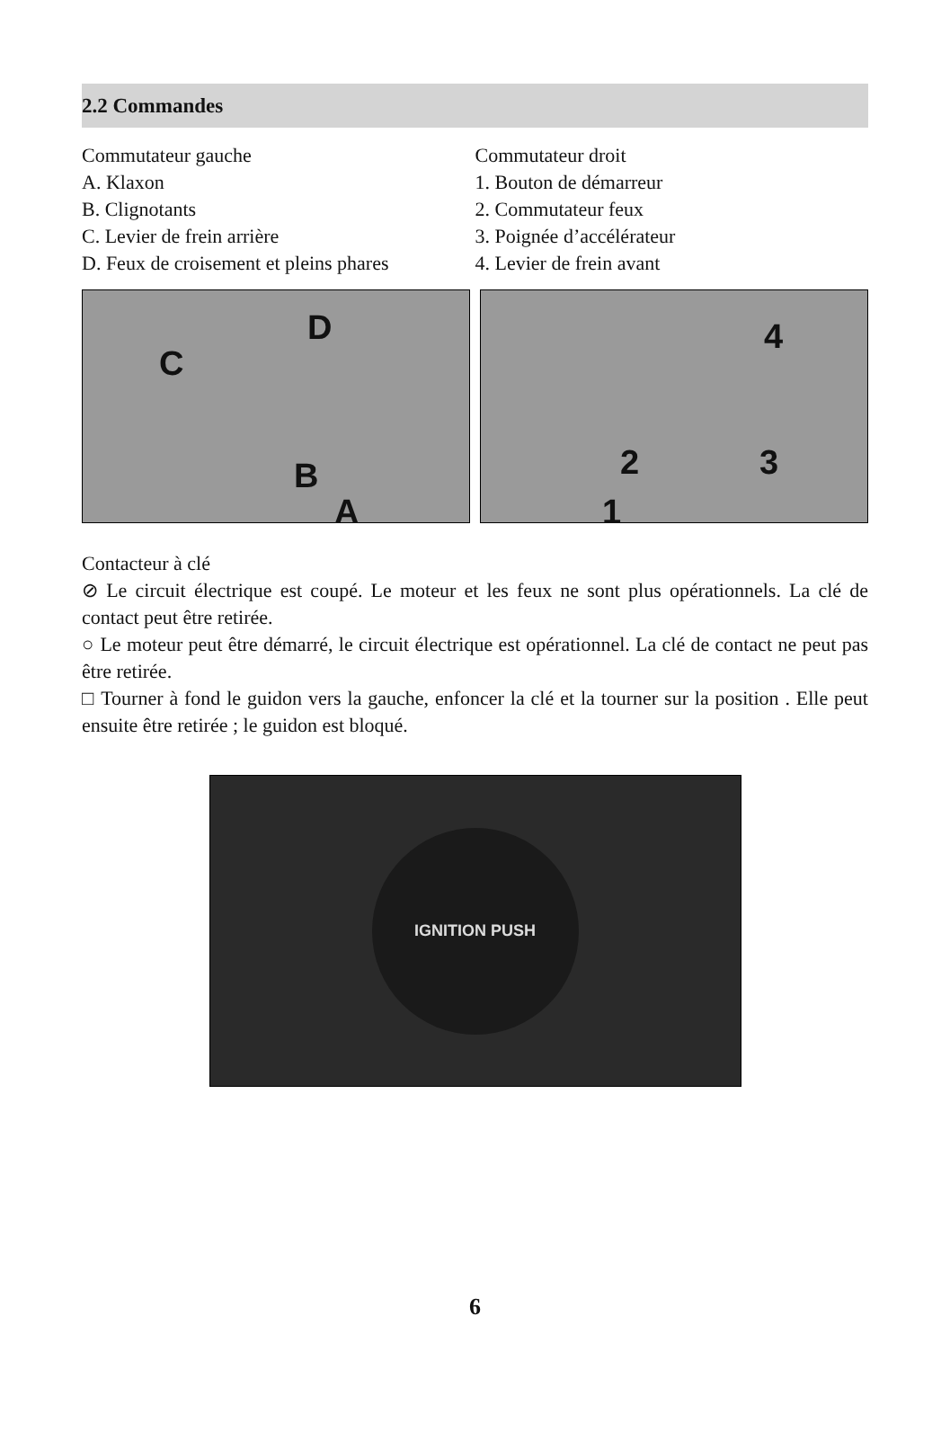2.2 Commandes
Commutateur gauche
A. Klaxon
B. Clignotants
C. Levier de frein arrière
D. Feux de croisement et pleins phares
Commutateur droit
1. Bouton de démarreur
2. Commutateur feux
3. Poignée d’accélérateur
4. Levier de frein avant
D
C
B
A
4
2 3
1
Contacteur à clé
⊘ Le circuit électrique est coupé. Le moteur et les feux ne sont plus opérationnels. La clé de contact peut être retirée.
○ Le moteur peut être démarré, le circuit électrique est opérationnel. La clé de contact ne peut pas être retirée.
□ Tourner à fond le guidon vers la gauche, enfoncer la clé et la tourner sur la position . Elle peut ensuite être retirée ; le guidon est bloqué.
IGNITION PUSH
6